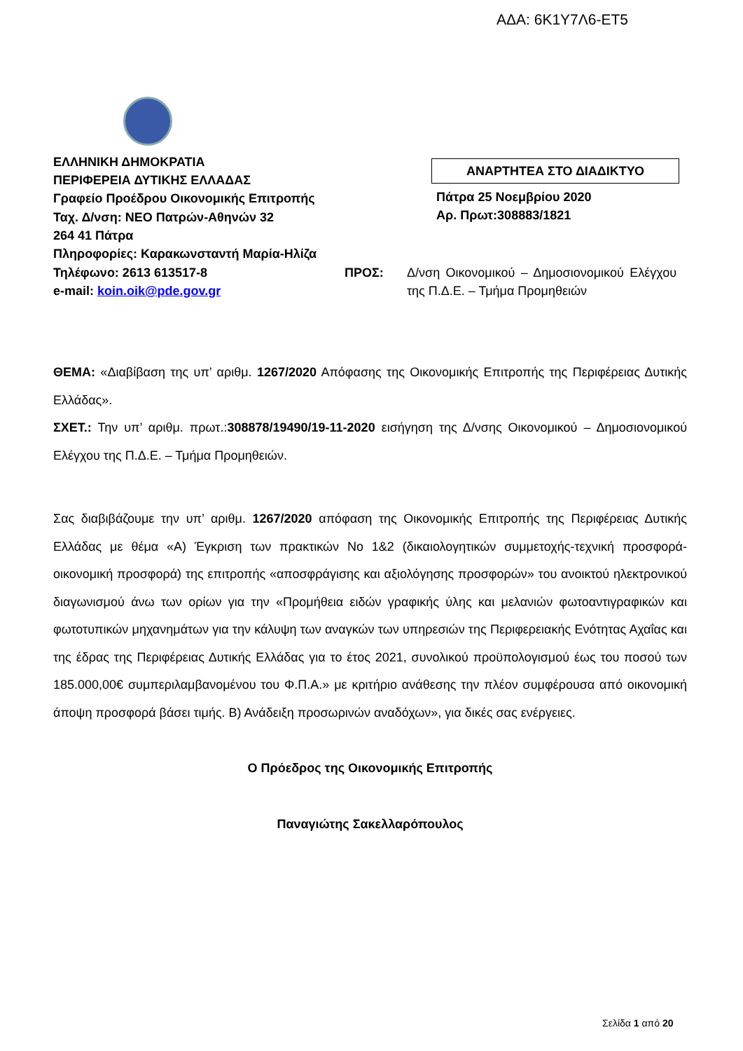ΑΔΑ: 6Κ1Υ7Λ6-ΕΤ5
ΕΛΛΗΝΙΚΗ ΔΗΜΟΚΡΑΤΙΑ
ΠΕΡΙΦΕΡΕΙΑ ΔΥΤΙΚΗΣ ΕΛΛΑΔΑΣ
Γραφείο Προέδρου Οικονομικής Επιτροπής
Ταχ. Δ/νση: ΝΕΟ Πατρών-Αθηνών 32
264 41 Πάτρα
Πληροφορίες: Καρακωνσταντή Μαρία-Ηλίζα
ΑΝΑΡΤΗΤΕΑ ΣΤΟ ΔΙΑΔΙΚΤΥΟ
Πάτρα 25 Νοεμβρίου 2020
Αρ. Πρωτ:308883/1821
Τηλέφωνο: 2613 613517-8
e-mail: koin.oik@pde.gov.gr
ΠΡΟΣ: Δ/νση Οικονομικού – Δημοσιονομικού Ελέγχου της Π.Δ.Ε. – Τμήμα Προμηθειών
ΘΕΜΑ: «Διαβίβαση της υπ’ αριθμ. 1267/2020 Απόφασης της Οικονομικής Επιτροπής της Περιφέρειας Δυτικής Ελλάδας».
ΣΧΕΤ.: Την υπ’ αριθμ. πρωτ.:308878/19490/19-11-2020 εισήγηση της Δ/νσης Οικονομικού – Δημοσιονομικού Ελέγχου της Π.Δ.Ε. – Τμήμα Προμηθειών.
Σας διαβιβάζουμε την υπ’ αριθμ. 1267/2020 απόφαση της Οικονομικής Επιτροπής της Περιφέρειας Δυτικής Ελλάδας με θέμα «Α) Έγκριση των πρακτικών Νο 1&2 (δικαιολογητικών συμμετοχής-τεχνική προσφορά-οικονομική προσφορά) της επιτροπής «αποσφράγισης και αξιολόγησης προσφορών» του ανοικτού ηλεκτρονικού διαγωνισμού άνω των ορίων για την «Προμήθεια ειδών γραφικής ύλης και μελανιών φωτοαντιγραφικών και φωτοτυπικών μηχανημάτων για την κάλυψη των αναγκών των υπηρεσιών της Περιφερειακής Ενότητας Αχαΐας και της έδρας της Περιφέρειας Δυτικής Ελλάδας για το έτος 2021, συνολικού προϋπολογισμού έως του ποσού των 185.000,00€ συμπεριλαμβανομένου του Φ.Π.Α.» με κριτήριο ανάθεσης την πλέον συμφέρουσα από οικονομική άποψη προσφορά βάσει τιμής. Β) Ανάδειξη προσωρινών αναδόχων», για δικές σας ενέργειες.
Ο Πρόεδρος της Οικονομικής Επιτροπής
Παναγιώτης Σακελλαρόπουλος
Σελίδα 1 από 20